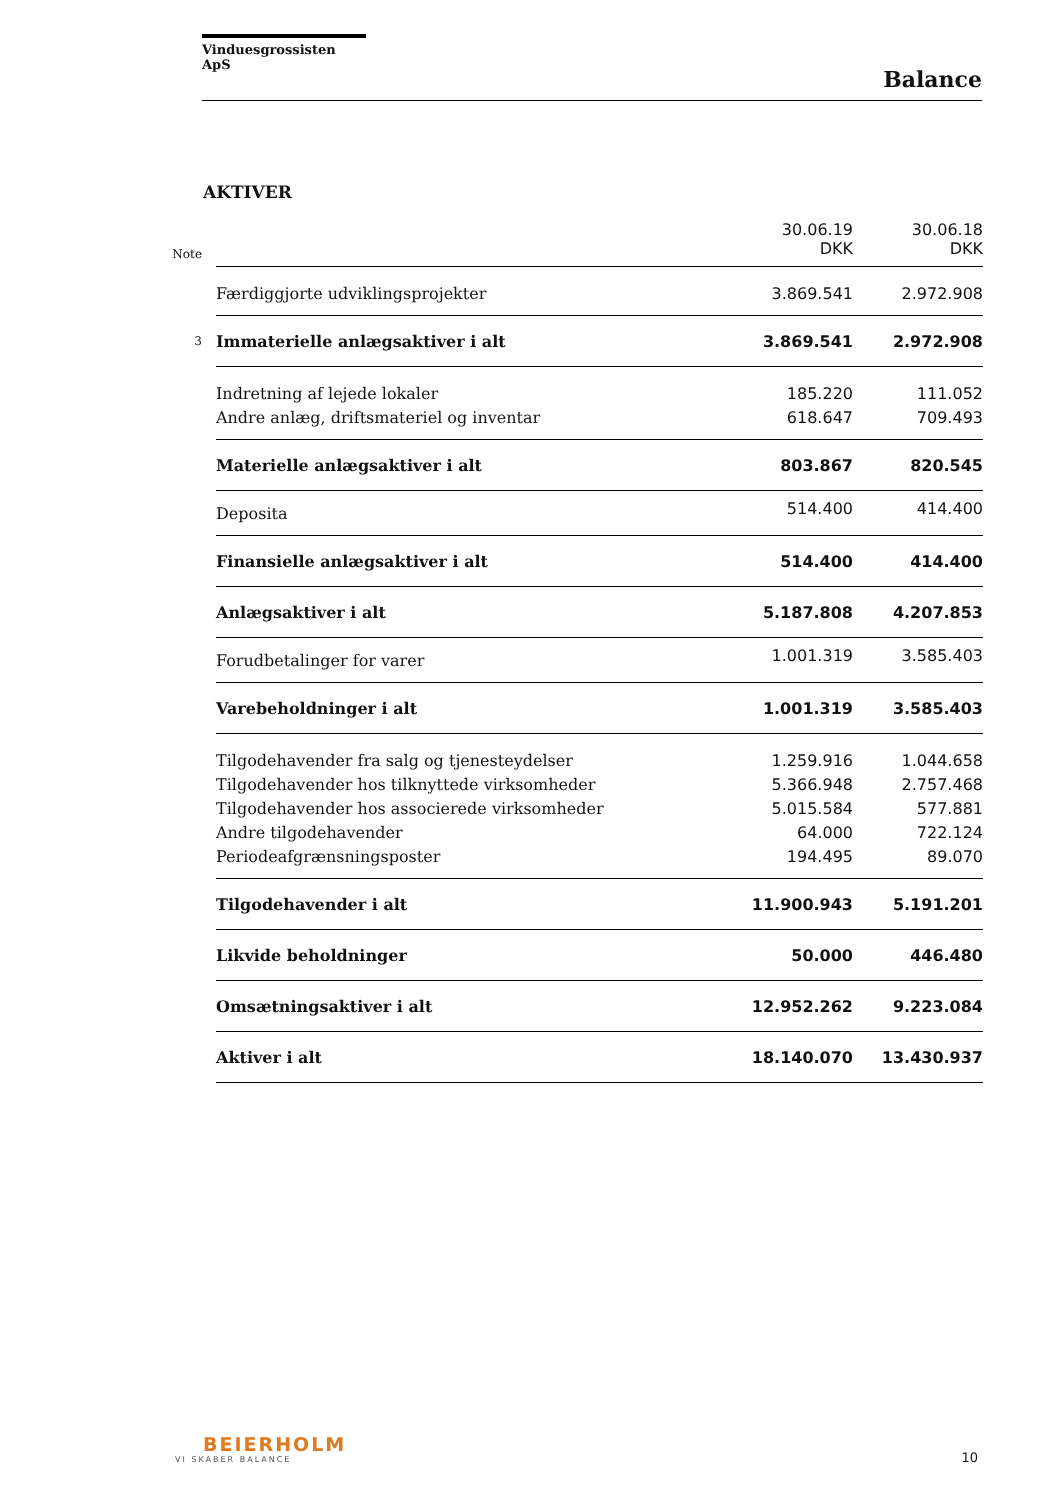Vinduesgrossisten ApS
Balance
AKTIVER
| Note | | 30.06.19 DKK | 30.06.18 DKK |
| --- | --- | --- | --- |
| | Færdiggjorte udviklingsprojekter | 3.869.541 | 2.972.908 |
| 3 | Immaterielle anlægsaktiver i alt | 3.869.541 | 2.972.908 |
| | Indretning af lejede lokaler | 185.220 | 111.052 |
| | Andre anlæg, driftsmateriel og inventar | 618.647 | 709.493 |
| | Materielle anlægsaktiver i alt | 803.867 | 820.545 |
| | Deposita | 514.400 | 414.400 |
| | Finansielle anlægsaktiver i alt | 514.400 | 414.400 |
| | Anlægsaktiver i alt | 5.187.808 | 4.207.853 |
| | Forudbetalinger for varer | 1.001.319 | 3.585.403 |
| | Varebeholdninger i alt | 1.001.319 | 3.585.403 |
| | Tilgodehavender fra salg og tjenesteydelser | 1.259.916 | 1.044.658 |
| | Tilgodehavender hos tilknyttede virksomheder | 5.366.948 | 2.757.468 |
| | Tilgodehavender hos associerede virksomheder | 5.015.584 | 577.881 |
| | Andre tilgodehavender | 64.000 | 722.124 |
| | Periodeafgrænsningsposter | 194.495 | 89.070 |
| | Tilgodehavender i alt | 11.900.943 | 5.191.201 |
| | Likvide beholdninger | 50.000 | 446.480 |
| | Omsætningsaktiver i alt | 12.952.262 | 9.223.084 |
| | Aktiver i alt | 18.140.070 | 13.430.937 |
BEIERHOLM
VI SKABER BALANCE
10